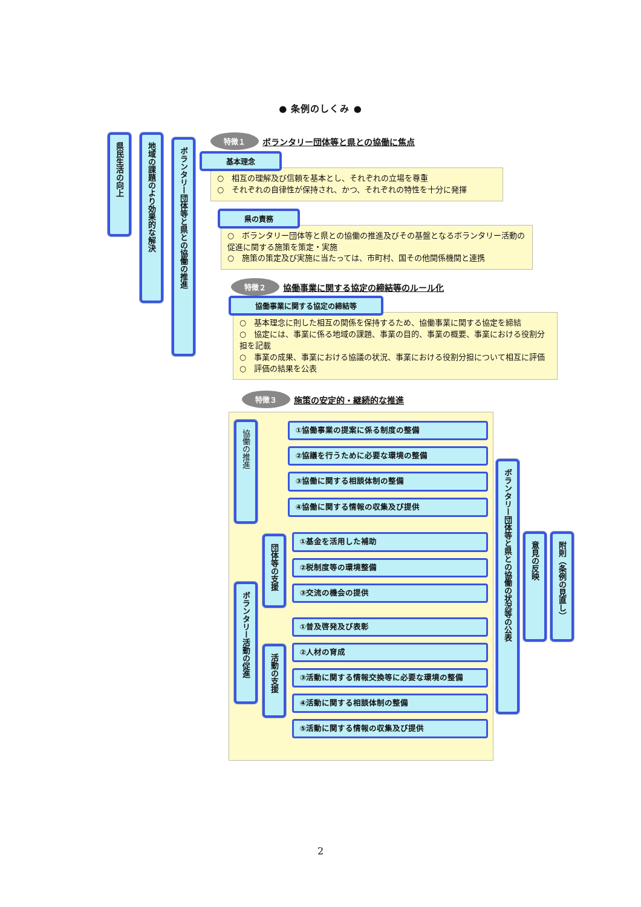● 条例のしくみ ●
県民生活の向上
地域の課題のより効果的な解決
ボランタリー団体等と県との協働の推進
特徴１ ボランタリー団体等と県との協働に焦点
基本理念
○　相互の理解及び信頼を基本とし、それぞれの立場を尊重
○　それぞれの自律性が保持され、かつ、それぞれの特性を十分に発揮
県の責務
○　ボランタリー団体等と県との協働の推進及びその基盤となるボランタリー活動の促進に関する施策を策定・実施
○　施策の策定及び実施に当たっては、市町村、国その他関係機関と連携
特徴２ 協働事業に関する協定の締結等のルール化
協働事業に関する協定の締結等
○　基本理念に則した相互の関係を保持するため、協働事業に関する協定を締結
○　協定には、事業に係る地域の課題、事業の目的、事業の概要、事業における役割分担を記載
○　事業の成果、事業における協議の状況、事業における役割分担について相互に評価
○　評価の結果を公表
特徴３ 施策の安定的・継続的な推進
協働の推進
①協働事業の提案に係る制度の整備
②協議を行うために必要な環境の整備
③協働に関する相談体制の整備
④協働に関する情報の収集及び提供
ボランタリー活動の促進
団体等の支援
①基金を活用した補助
②税制度等の環境整備
③交流の機会の提供
活動の支援
①普及啓発及び表彰
②人材の育成
③活動に関する情報交換等に必要な環境の整備
④活動に関する相談体制の整備
⑤活動に関する情報の収集及び提供
ボランタリー団体等と県との協働の状況等の公表
意見の反映
附則（条例の見直し）
2